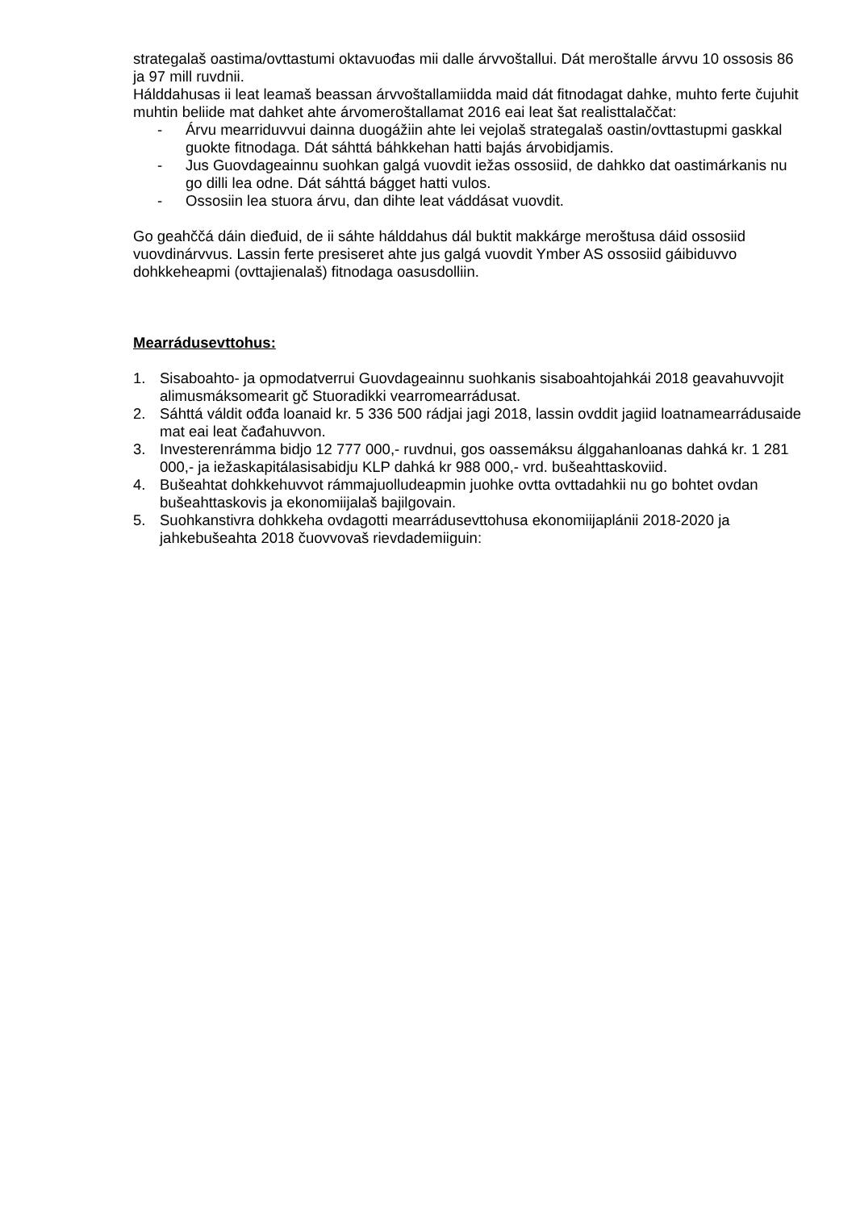strategalaš oastima/ovttastumi oktavuođas mii dalle árvvoštallui. Dát meroštalle árvvu 10 ossosis 86 ja 97 mill ruvdnii.
Hálddahusas ii leat leamaš beassan árvvoštallamiidda maid dát fitnodagat dahke, muhto ferte čujuhit muhtin beliide mat dahket ahte árvomeroštallamat 2016 eai leat šat realisttalaččat:
- Árvu mearriduvvui dainna duogážiin ahte lei vejolaš strategalaš oastin/ovttastupmi gaskkal guokte fitnodaga. Dát sáhttá báhkkehan hatti bajás árvobidjamis.
- Jus Guovdageainnu suohkan galgá vuovdit iežas ossosiid, de dahkko dat oastimárkanis nu go dilli lea odne. Dát sáhttá bágget hatti vulos.
- Ossosiin lea stuora árvu, dan dihte leat váddásat vuovdit.
Go geahččá dáin dieđuid, de ii sáhte hálddahus dál buktit makkárge meroštusa dáid ossosiid vuovdinárvvus. Lassin ferte presiseret ahte jus galgá vuovdit Ymber AS ossosiid gáibiduvvo dohkkeheapmi (ovttajienalaš) fitnodaga oasusdolliin.
Mearrádusevttohus:
1. Sisaboahto- ja opmodatverrui Guovdageainnu suohkanis sisaboahtojahkái 2018 geavahuvvojit alimusmáksomearit gč Stuoradikki vearromearrádusat.
2. Sáhttá váldit ođđa loanaid kr. 5 336 500 rádjai jagi 2018, lassin ovddit jagiid loatnamearrádusaide mat eai leat čađahuvvon.
3. Investerenrámma bidjo 12 777 000,- ruvdnui, gos oassemáksu álggahanloanas dahká kr. 1 281 000,- ja iežaskapitálasisabidju KLP dahká kr 988 000,- vrd. bušeahttaskoviid.
4. Bušeahtat dohkkehuvvot rámmajuolludeapmin juohke ovtta ovttadahkii nu go bohtet ovdan bušeahttaskovis ja ekonomiijalaš bajilgovain.
5. Suohkanstivra dohkkeha ovdagotti mearrádusevttohusa ekonomiijaplánii 2018-2020 ja jahkebušeahta 2018 čuovvovaš rievdademiiguin: